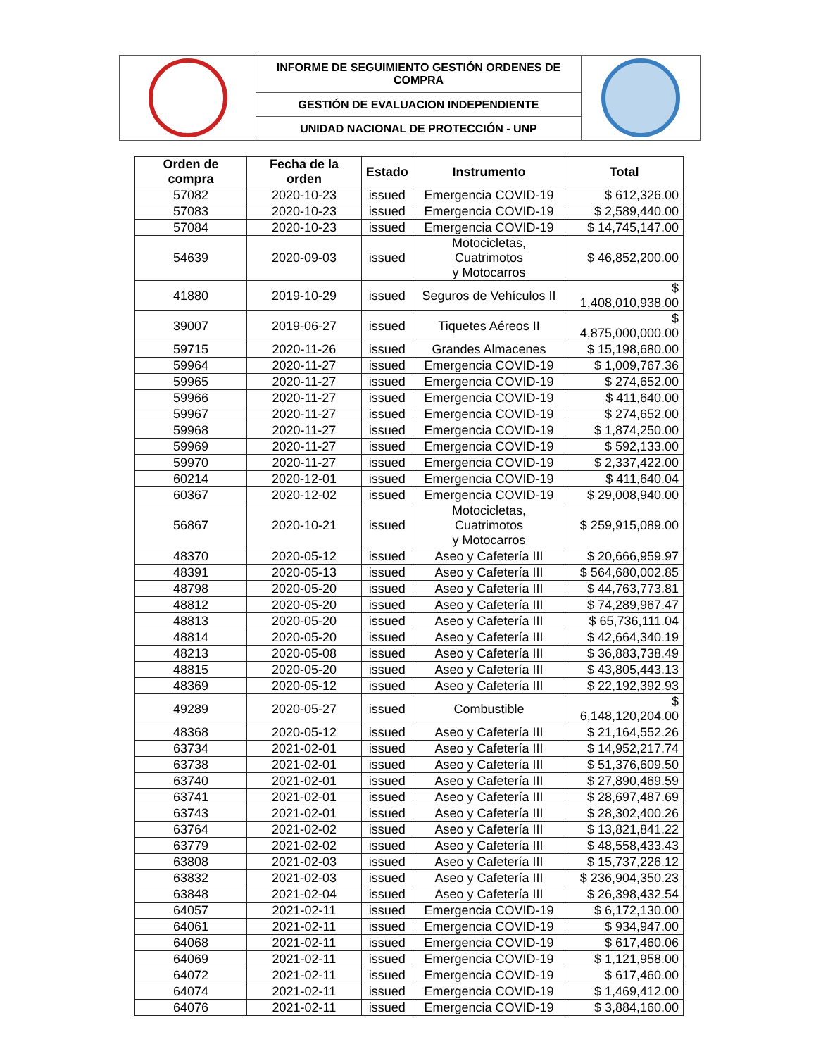| | INFORME DE SEGUIMIENTO GESTIÓN ORDENES DE COMPRA | |
| | GESTIÓN DE EVALUACION INDEPENDIENTE | |
| | UNIDAD NACIONAL DE PROTECCIÓN - UNP | |
| Orden de compra | Fecha de la orden | Estado | Instrumento | Total |
| --- | --- | --- | --- | --- |
| 57082 | 2020-10-23 | issued | Emergencia COVID-19 | $ 612,326.00 |
| 57083 | 2020-10-23 | issued | Emergencia COVID-19 | $ 2,589,440.00 |
| 57084 | 2020-10-23 | issued | Emergencia COVID-19 | $ 14,745,147.00 |
| 54639 | 2020-09-03 | issued | Motocicletas, Cuatrimotos y Motocarros | $ 46,852,200.00 |
| 41880 | 2019-10-29 | issued | Seguros de Vehículos II | $ 1,408,010,938.00 |
| 39007 | 2019-06-27 | issued | Tiquetes Aéreos II | $ 4,875,000,000.00 |
| 59715 | 2020-11-26 | issued | Grandes Almacenes | $ 15,198,680.00 |
| 59964 | 2020-11-27 | issued | Emergencia COVID-19 | $ 1,009,767.36 |
| 59965 | 2020-11-27 | issued | Emergencia COVID-19 | $ 274,652.00 |
| 59966 | 2020-11-27 | issued | Emergencia COVID-19 | $ 411,640.00 |
| 59967 | 2020-11-27 | issued | Emergencia COVID-19 | $ 274,652.00 |
| 59968 | 2020-11-27 | issued | Emergencia COVID-19 | $ 1,874,250.00 |
| 59969 | 2020-11-27 | issued | Emergencia COVID-19 | $ 592,133.00 |
| 59970 | 2020-11-27 | issued | Emergencia COVID-19 | $ 2,337,422.00 |
| 60214 | 2020-12-01 | issued | Emergencia COVID-19 | $ 411,640.04 |
| 60367 | 2020-12-02 | issued | Emergencia COVID-19 | $ 29,008,940.00 |
| 56867 | 2020-10-21 | issued | Motocicletas, Cuatrimotos y Motocarros | $ 259,915,089.00 |
| 48370 | 2020-05-12 | issued | Aseo y Cafetería III | $ 20,666,959.97 |
| 48391 | 2020-05-13 | issued | Aseo y Cafetería III | $ 564,680,002.85 |
| 48798 | 2020-05-20 | issued | Aseo y Cafetería III | $ 44,763,773.81 |
| 48812 | 2020-05-20 | issued | Aseo y Cafetería III | $ 74,289,967.47 |
| 48813 | 2020-05-20 | issued | Aseo y Cafetería III | $ 65,736,111.04 |
| 48814 | 2020-05-20 | issued | Aseo y Cafetería III | $ 42,664,340.19 |
| 48213 | 2020-05-08 | issued | Aseo y Cafetería III | $ 36,883,738.49 |
| 48815 | 2020-05-20 | issued | Aseo y Cafetería III | $ 43,805,443.13 |
| 48369 | 2020-05-12 | issued | Aseo y Cafetería III | $ 22,192,392.93 |
| 49289 | 2020-05-27 | issued | Combustible | $ 6,148,120,204.00 |
| 48368 | 2020-05-12 | issued | Aseo y Cafetería III | $ 21,164,552.26 |
| 63734 | 2021-02-01 | issued | Aseo y Cafetería III | $ 14,952,217.74 |
| 63738 | 2021-02-01 | issued | Aseo y Cafetería III | $ 51,376,609.50 |
| 63740 | 2021-02-01 | issued | Aseo y Cafetería III | $ 27,890,469.59 |
| 63741 | 2021-02-01 | issued | Aseo y Cafetería III | $ 28,697,487.69 |
| 63743 | 2021-02-01 | issued | Aseo y Cafetería III | $ 28,302,400.26 |
| 63764 | 2021-02-02 | issued | Aseo y Cafetería III | $ 13,821,841.22 |
| 63779 | 2021-02-02 | issued | Aseo y Cafetería III | $ 48,558,433.43 |
| 63808 | 2021-02-03 | issued | Aseo y Cafetería III | $ 15,737,226.12 |
| 63832 | 2021-02-03 | issued | Aseo y Cafetería III | $ 236,904,350.23 |
| 63848 | 2021-02-04 | issued | Aseo y Cafetería III | $ 26,398,432.54 |
| 64057 | 2021-02-11 | issued | Emergencia COVID-19 | $ 6,172,130.00 |
| 64061 | 2021-02-11 | issued | Emergencia COVID-19 | $ 934,947.00 |
| 64068 | 2021-02-11 | issued | Emergencia COVID-19 | $ 617,460.06 |
| 64069 | 2021-02-11 | issued | Emergencia COVID-19 | $ 1,121,958.00 |
| 64072 | 2021-02-11 | issued | Emergencia COVID-19 | $ 617,460.00 |
| 64074 | 2021-02-11 | issued | Emergencia COVID-19 | $ 1,469,412.00 |
| 64076 | 2021-02-11 | issued | Emergencia COVID-19 | $ 3,884,160.00 |